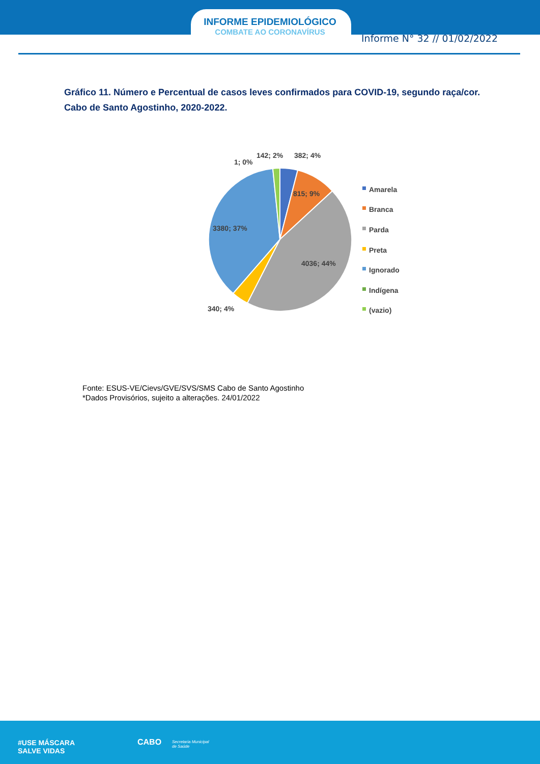INFORME EPIDEMIOLÓGICO
COMBATE AO CORONAVÍRUS
Informe N° 32 // 01/02/2022
Gráfico 11. Número e Percentual de casos leves confirmados para COVID-19, segundo raça/cor. Cabo de Santo Agostinho, 2020-2022.
382; 4%
142; 2%
1; 0%
815; 9%
4036; 44%
3380; 37%
340; 4%
Amarela
Branca
Parda
Preta
Ignorado
Indígena
(vazio)
Fonte: ESUS-VE/Cievs/GVE/SVS/SMS Cabo de Santo Agostinho
*Dados Provisórios, sujeito a alterações. 24/01/2022
#USE MÁSCARA
SALVE VIDAS
CABO
Secretaria Municipal
de Saúde